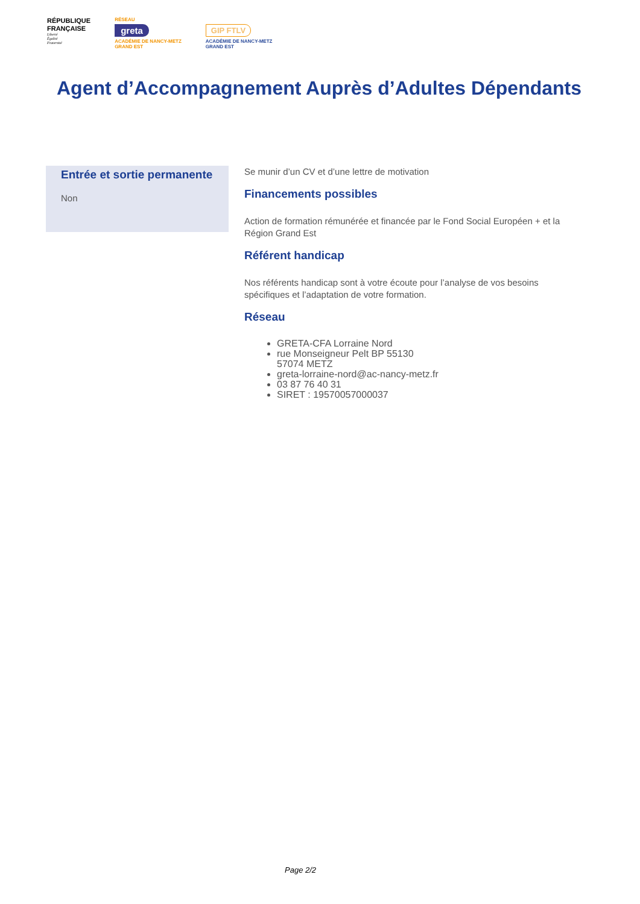RÉPUBLIQUE
FRANÇAISE
Liberté
Égalité
Fraternité
RÉSEAU
greta
ACADÉMIE DE NANCY-METZ
GRAND EST
GIP FTLV
ACADÉMIE DE NANCY-METZ
GRAND EST
Agent d’Accompagnement Auprès d’Adultes Dépendants
Entrée et sortie permanente
Non
Se munir d’un CV et d’une lettre de motivation
Financements possibles
Action de formation rémunérée et financée par le Fond Social Européen + et la Région Grand Est
Référent handicap
Nos référents handicap sont à votre écoute pour l’analyse de vos besoins spécifiques et l’adaptation de votre formation.
Réseau
GRETA-CFA Lorraine Nord
rue Monseigneur Pelt BP 55130
57074 METZ
greta-lorraine-nord@ac-nancy-metz.fr
03 87 76 40 31
SIRET : 19570057000037
Page 2/2